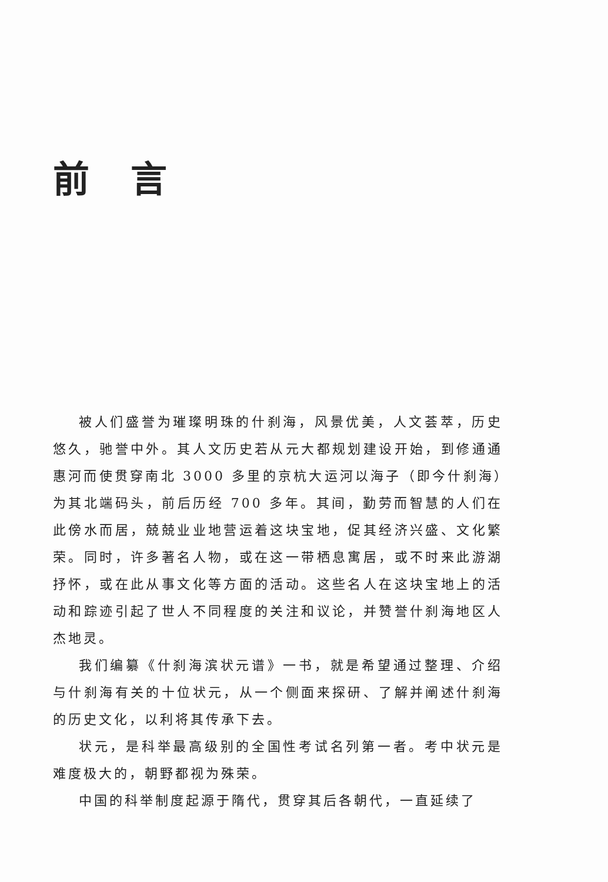前言
被人们盛誉为璀璨明珠的什刹海，风景优美，人文荟萃，历史悠久，驰誉中外。其人文历史若从元大都规划建设开始，到修通通惠河而使贯穿南北 3000 多里的京杭大运河以海子（即今什刹海）为其北端码头，前后历经 700 多年。其间，勤劳而智慧的人们在此傍水而居，兢兢业业地营运着这块宝地，促其经济兴盛、文化繁荣。同时，许多著名人物，或在这一带栖息寓居，或不时来此游湖抒怀，或在此从事文化等方面的活动。这些名人在这块宝地上的活动和踪迹引起了世人不同程度的关注和议论，并赞誉什刹海地区人杰地灵。
我们编纂《什刹海滨状元谱》一书，就是希望通过整理、介绍与什刹海有关的十位状元，从一个侧面来探研、了解并阐述什刹海的历史文化，以利将其传承下去。
状元，是科举最高级别的全国性考试名列第一者。考中状元是难度极大的，朝野都视为殊荣。
中国的科举制度起源于隋代，贯穿其后各朝代，一直延续了